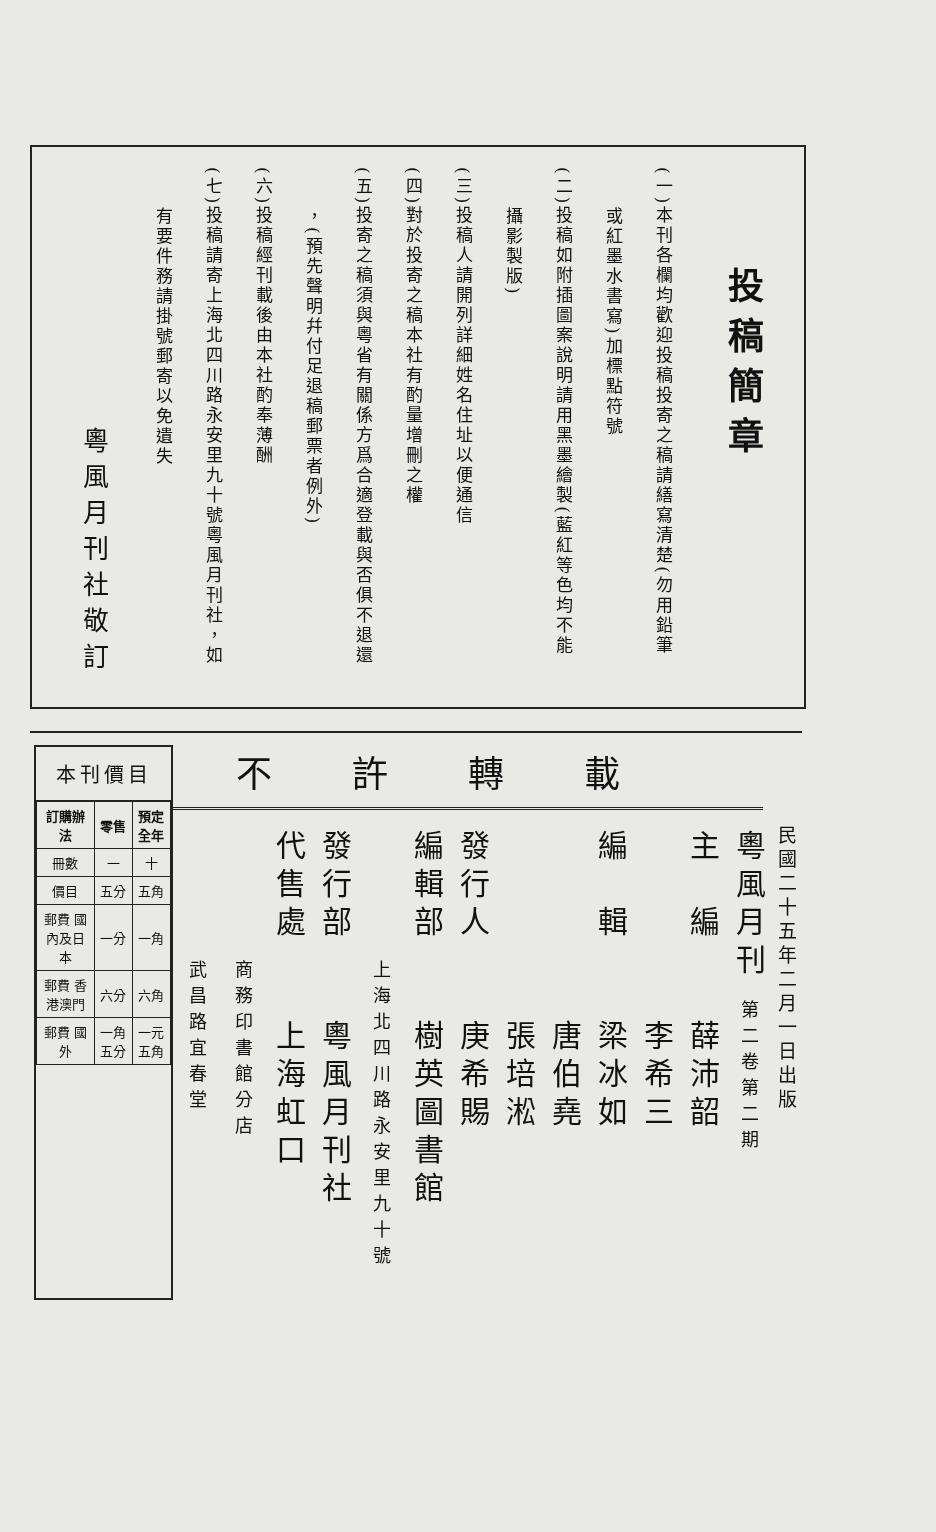投稿簡章
(一)本刊各欄均歡迎投稿投寄之稿請繕寫清楚(勿用鉛筆
　　或紅墨水書寫)加標點符號
(二)投稿如附插圖案說明請用黑墨繪製(藍紅等色均不能
　　攝影製版)
(三)投稿人請開列詳細姓名住址以便通信
(四)對於投寄之稿本社有酌量增刪之權
(五)投寄之稿須與粵省有關係方爲合適登載與否俱不退還
　　，(預先聲明幷付足退稿郵票者例外)
(六)投稿經刊載後由本社酌奉薄酬
(七)投稿請寄上海北四川路永安里九十號粵風月刊社，如
　　有要件務請掛號郵寄以免遺失
粵風月刊社敬訂
民國二十五年二月一日出版
不許轉載
粵風月刊 第二卷第二期
主　編　　薛沛韶
　　　　　李希三
編　輯　　梁冰如
　　　　　唐伯堯
　　　　　張培淞
發行人　　庚希賜
編輯部　　樹英圖書館
　　　　　上海北四川路永安里九十號
發行部　　粵風月刊社
代售處　　上海虹口
　　　　　商務印書館分店
　　　　　武昌路宜春堂
本刊價目
| 訂購辦法 | 零售 | 預定全年 |
| --- | --- | --- |
| 冊數 | 一 | 十 |
| 價目 | 五分 | 五角 |
| 郵費 國內及日本 | 一分 | 一角 |
| 郵費 香港澳門 | 六分 | 六角 |
| 郵費 國外 | 一角五分 | 一元五角 |